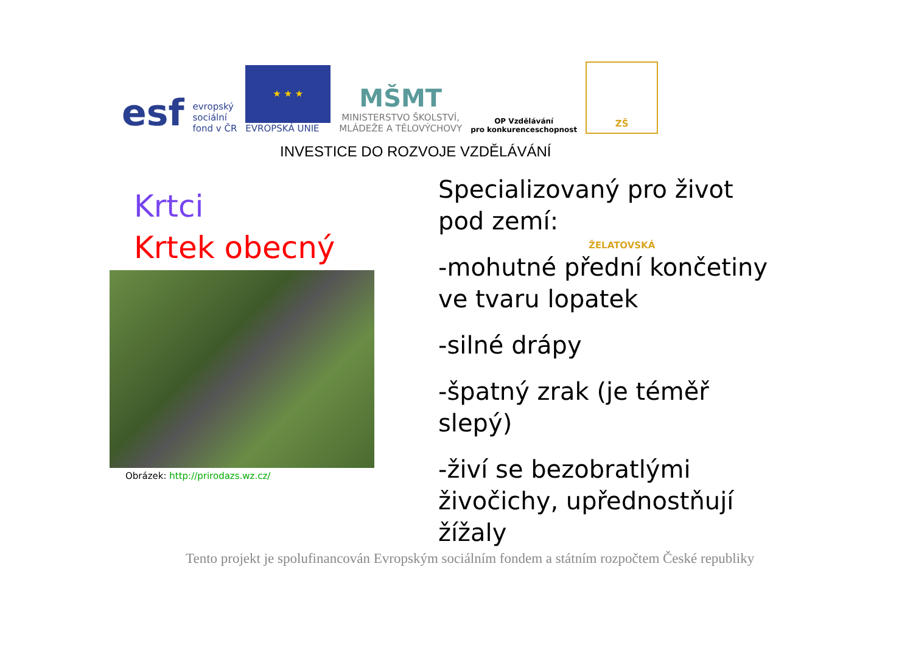esf
evropský
sociální
fond v ČR
★ ★ ★
EVROPSKÁ UNIE
MŠMT
MINISTERSTVO ŠKOLSTVÍ,
MLÁDEŽE A TĚLOVÝCHOVY
OP Vzdělávání
pro konkurenceschopnost
ZŠ ŽELATOVSKÁ
INVESTICE DO ROZVOJE VZDĚLÁVÁNÍ
Krtci
Krtek obecný
Obrázek: http://prirodazs.wz.cz/
Specializovaný pro život pod zemí:
-mohutné přední končetiny ve tvaru lopatek
-silné drápy
-špatný zrak (je téměř slepý)
-živí se bezobratlými živočichy, upřednostňují žížaly
Tento projekt je spolufinancován Evropským sociálním fondem a státním rozpočtem České republiky